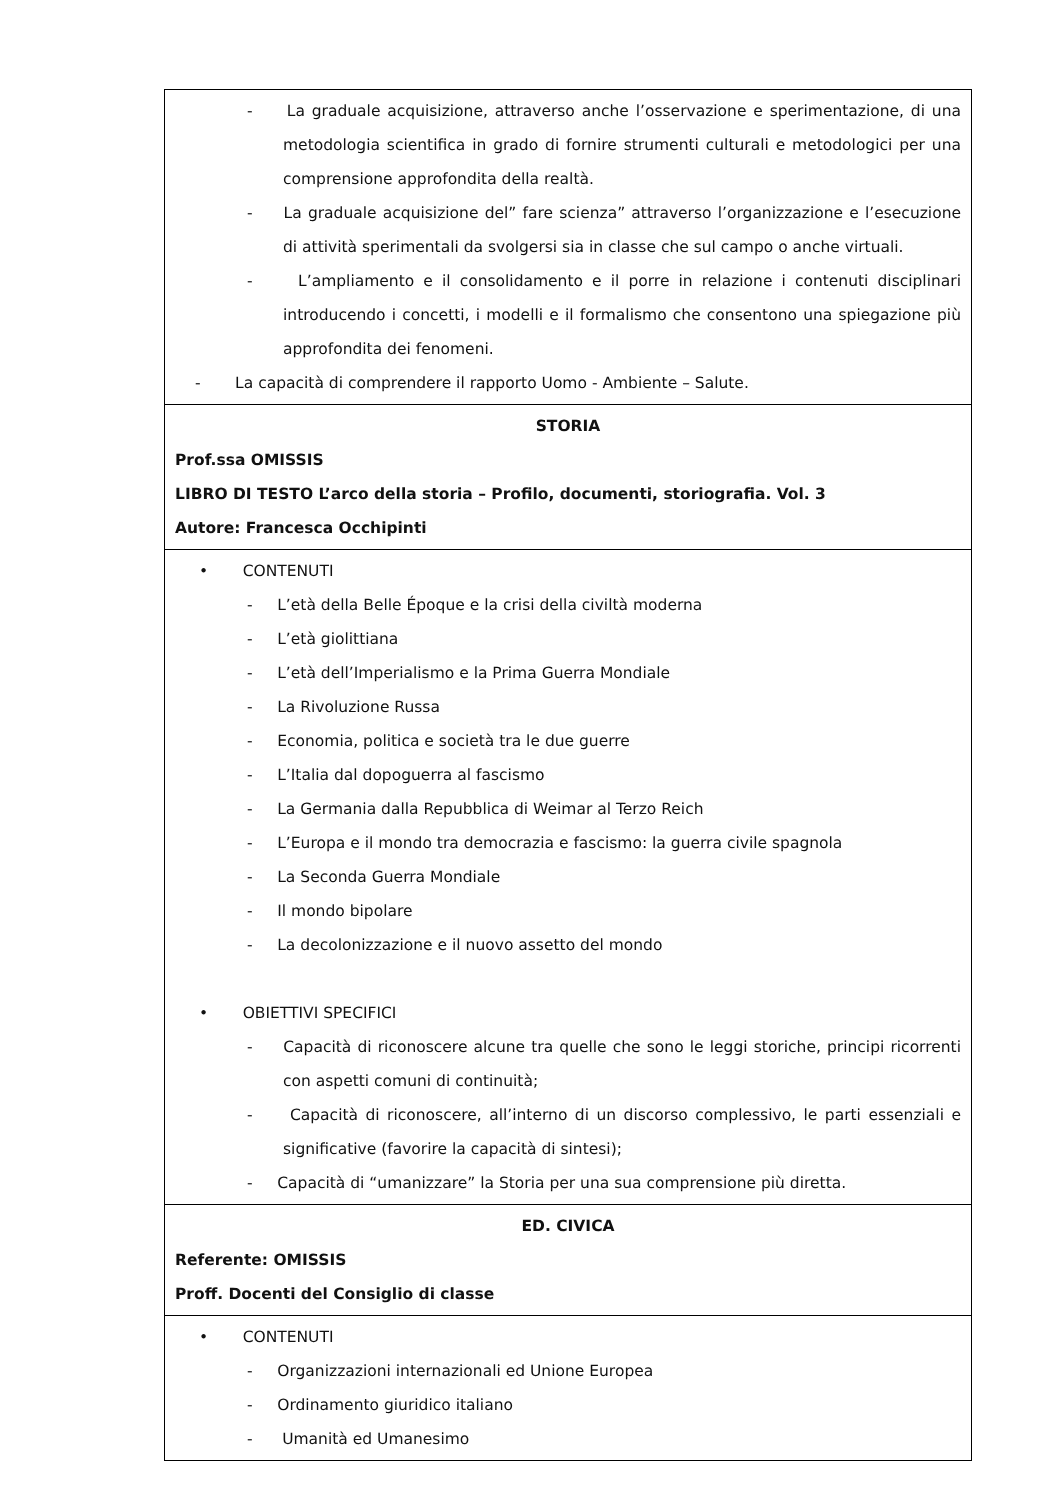| - La graduale acquisizione, attraverso anche l’osservazione e sperimentazione, di una metodologia scientifica in grado di fornire strumenti culturali e metodologici per una comprensione approfondita della realtà. - La graduale acquisizione del” fare scienza” attraverso l’organizzazione e l’esecuzione di attività sperimentali da svolgersi sia in classe che sul campo o anche virtuali. - L’ampliamento e il consolidamento e il porre in relazione i contenuti disciplinari introducendo i concetti, i modelli e il formalismo che consentono una spiegazione più approfondita dei fenomeni. - La capacità di comprendere il rapporto Uomo - Ambiente – Salute. |
| STORIA Prof.ssa OMISSIS LIBRO DI TESTO L’arco della storia – Profilo, documenti, storiografia. Vol. 3 Autore: Francesca Occhipinti |
| • CONTENUTI - L’età della Belle Époque e la crisi della civiltà moderna - L’età giolittiana - L’età dell’Imperialismo e la Prima Guerra Mondiale - La Rivoluzione Russa - Economia, politica e società tra le due guerre - L’Italia dal dopoguerra al fascismo - La Germania dalla Repubblica di Weimar al Terzo Reich - L’Europa e il mondo tra democrazia e fascismo: la guerra civile spagnola - La Seconda Guerra Mondiale - Il mondo bipolare - La decolonizzazione e il nuovo assetto del mondo • OBIETTIVI SPECIFICI - Capacità di riconoscere alcune tra quelle che sono le leggi storiche, principi ricorrenti con aspetti comuni di continuità; - Capacità di riconoscere, all’interno di un discorso complessivo, le parti essenziali e significative (favorire la capacità di sintesi); - Capacità di “umanizzare” la Storia per una sua comprensione più diretta. |
| ED. CIVICA Referente: OMISSIS Proff. Docenti del Consiglio di classe |
| • CONTENUTI - Organizzazioni internazionali ed Unione Europea - Ordinamento giuridico italiano - Umanità ed Umanesimo |